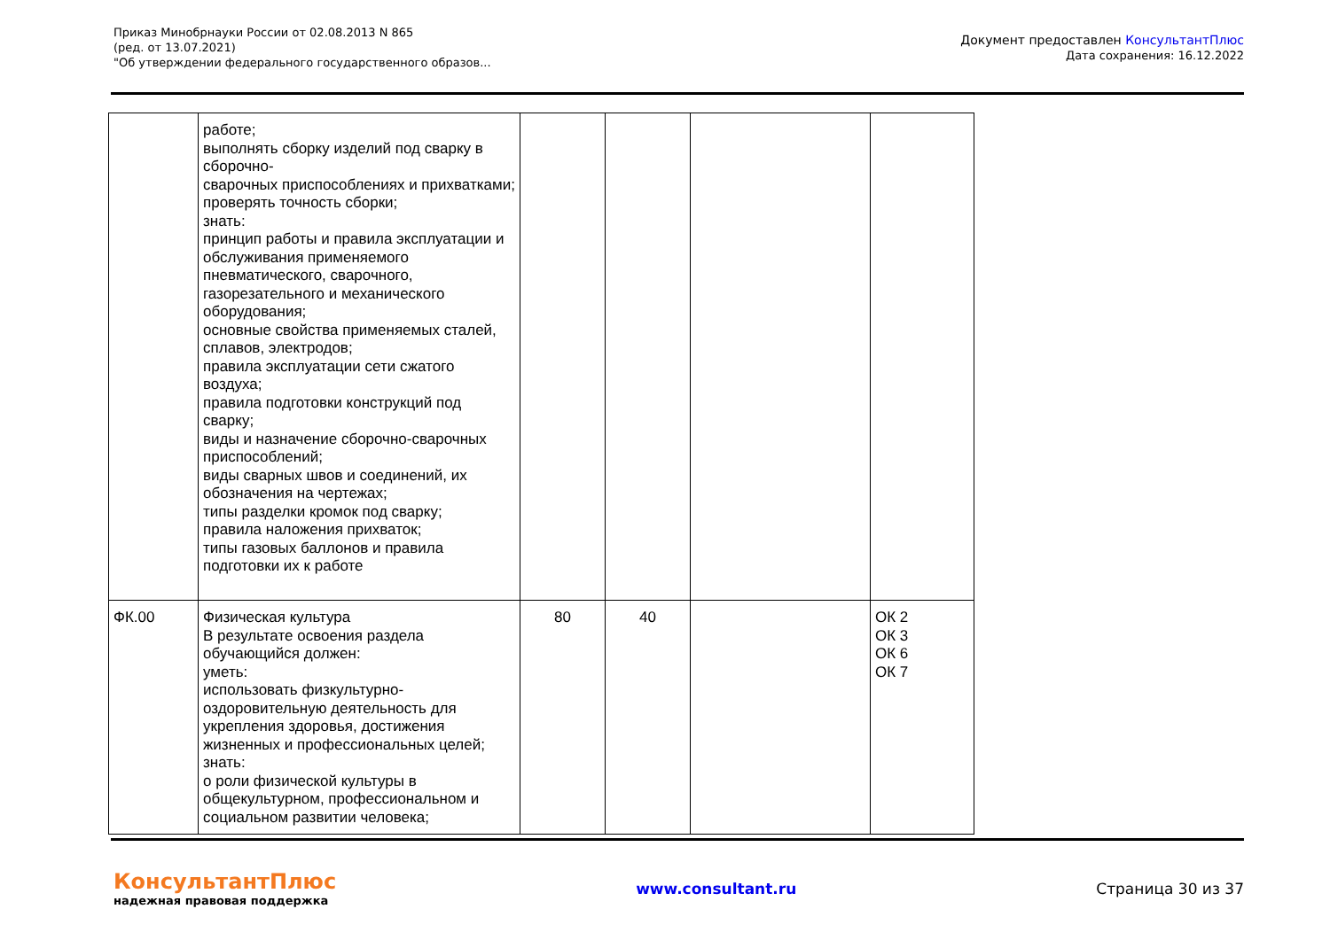Приказ Минобрнауки России от 02.08.2013 N 865
(ред. от 13.07.2021)
"Об утверждении федерального государственного образов...
Документ предоставлен КонсультантПлюс
Дата сохранения: 16.12.2022
| | работе; выполнять сборку изделий под сварку в сборочно- сварочных приспособлениях и прихватками; проверять точность сборки; знать: принцип работы и правила эксплуатации и обслуживания применяемого пневматического, сварочного, газорезательного и механического оборудования; основные свойства применяемых сталей, сплавов, электродов; правила эксплуатации сети сжатого воздуха; правила подготовки конструкций под сварку; виды и назначение сборочно-сварочных приспособлений; виды сварных швов и соединений, их обозначения на чертежах; типы разделки кромок под сварку; правила наложения прихваток; типы газовых баллонов и правила подготовки их к работе | | | | |
| ФК.00 | Физическая культура В результате освоения раздела обучающийся должен: уметь: использовать физкультурно-оздоровительную деятельность для укрепления здоровья, достижения жизненных и профессиональных целей; знать: о роли физической культуры в общекультурном, профессиональном и социальном развитии человека; | 80 | 40 | | ОК 2 ОК 3 ОК 6 ОК 7 |
КонсультантПлюс
надежная правовая поддержка
www.consultant.ru Страница 30 из 37